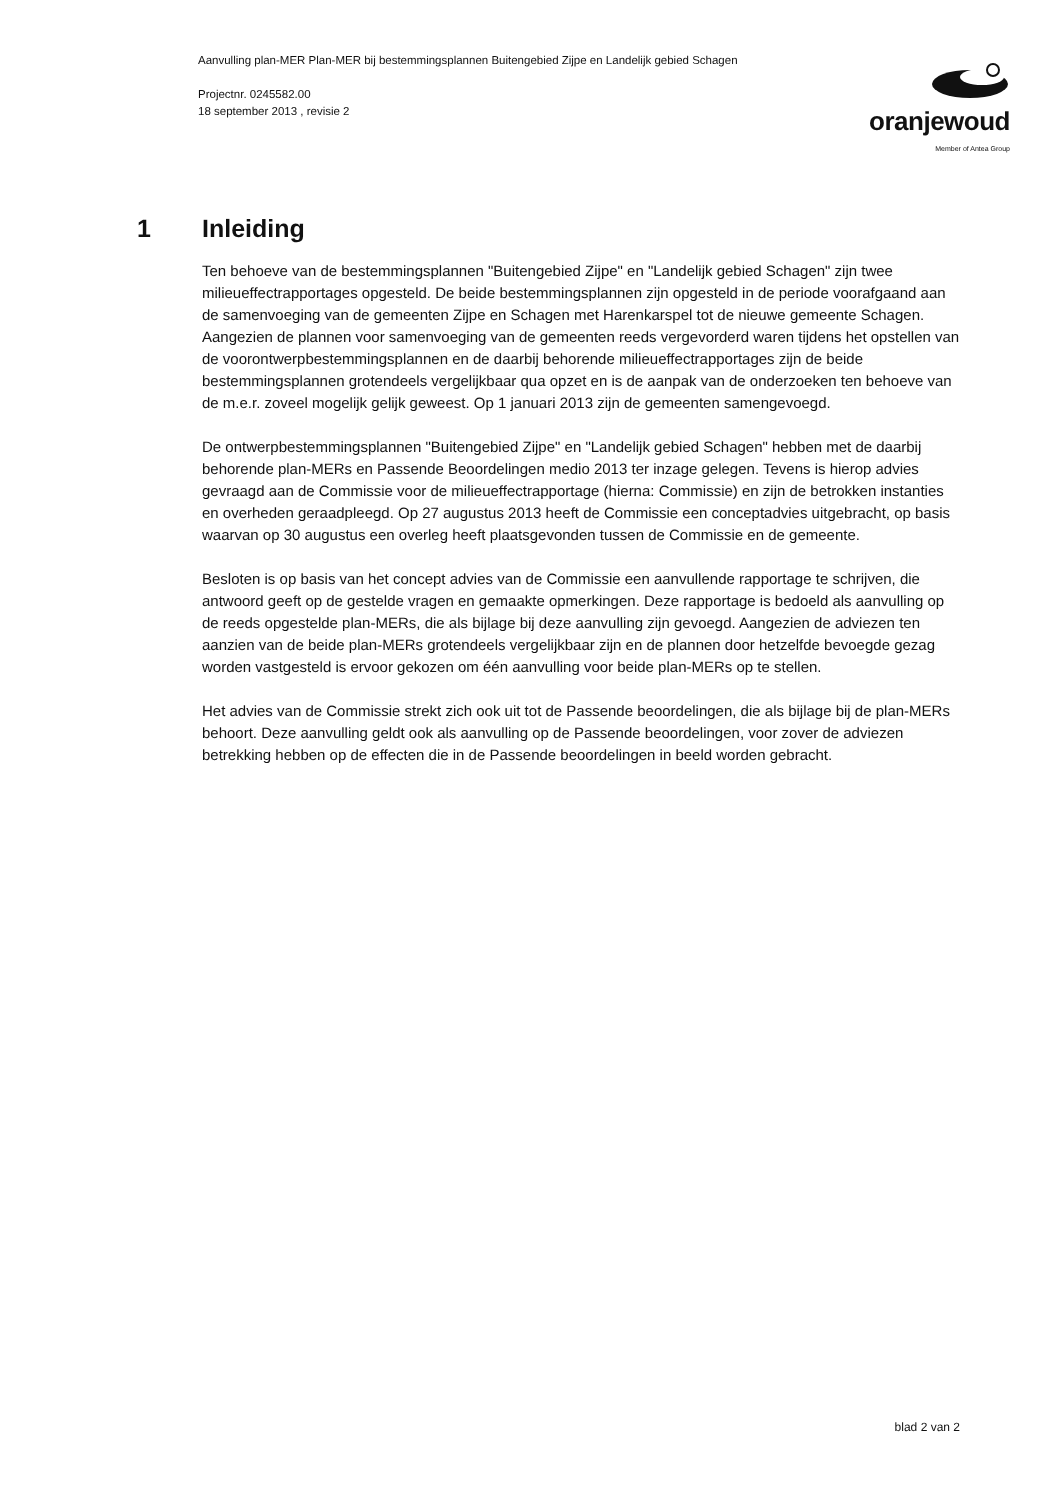Aanvulling plan-MER Plan-MER bij bestemmingsplannen Buitengebied Zijpe en Landelijk gebied Schagen
Projectnr. 0245582.00
18 september 2013 , revisie 2
oranjewoud
Member of Antea Group
1 Inleiding
Ten behoeve van de bestemmingsplannen "Buitengebied Zijpe" en "Landelijk gebied Schagen" zijn twee milieueffectrapportages opgesteld. De beide bestemmingsplannen zijn opgesteld in de periode voorafgaand aan de samenvoeging van de gemeenten Zijpe en Schagen met Harenkarspel tot de nieuwe gemeente Schagen. Aangezien de plannen voor samenvoeging van de gemeenten reeds vergevorderd waren tijdens het opstellen van de voorontwerpbestemmingsplannen en de daarbij behorende milieueffectrapportages zijn de beide bestemmingsplannen grotendeels vergelijkbaar qua opzet en is de aanpak van de onderzoeken ten behoeve van de m.e.r. zoveel mogelijk gelijk geweest. Op 1 januari 2013 zijn de gemeenten samengevoegd.
De ontwerpbestemmingsplannen "Buitengebied Zijpe" en "Landelijk gebied Schagen" hebben met de daarbij behorende plan-MERs en Passende Beoordelingen medio 2013 ter inzage gelegen. Tevens is hierop advies gevraagd aan de Commissie voor de milieueffectrapportage (hierna: Commissie) en zijn de betrokken instanties en overheden geraadpleegd. Op 27 augustus 2013 heeft de Commissie een conceptadvies uitgebracht, op basis waarvan op 30 augustus een overleg heeft plaatsgevonden tussen de Commissie en de gemeente.
Besloten is op basis van het concept advies van de Commissie een aanvullende rapportage te schrijven, die antwoord geeft op de gestelde vragen en gemaakte opmerkingen. Deze rapportage is bedoeld als aanvulling op de reeds opgestelde plan-MERs, die als bijlage bij deze aanvulling zijn gevoegd. Aangezien de adviezen ten aanzien van de beide plan-MERs grotendeels vergelijkbaar zijn en de plannen door hetzelfde bevoegde gezag worden vastgesteld is ervoor gekozen om één aanvulling voor beide plan-MERs op te stellen.
Het advies van de Commissie strekt zich ook uit tot de Passende beoordelingen, die als bijlage bij de plan-MERs behoort. Deze aanvulling geldt ook als aanvulling op de Passende beoordelingen, voor zover de adviezen betrekking hebben op de effecten die in de Passende beoordelingen in beeld worden gebracht.
blad 2 van 2